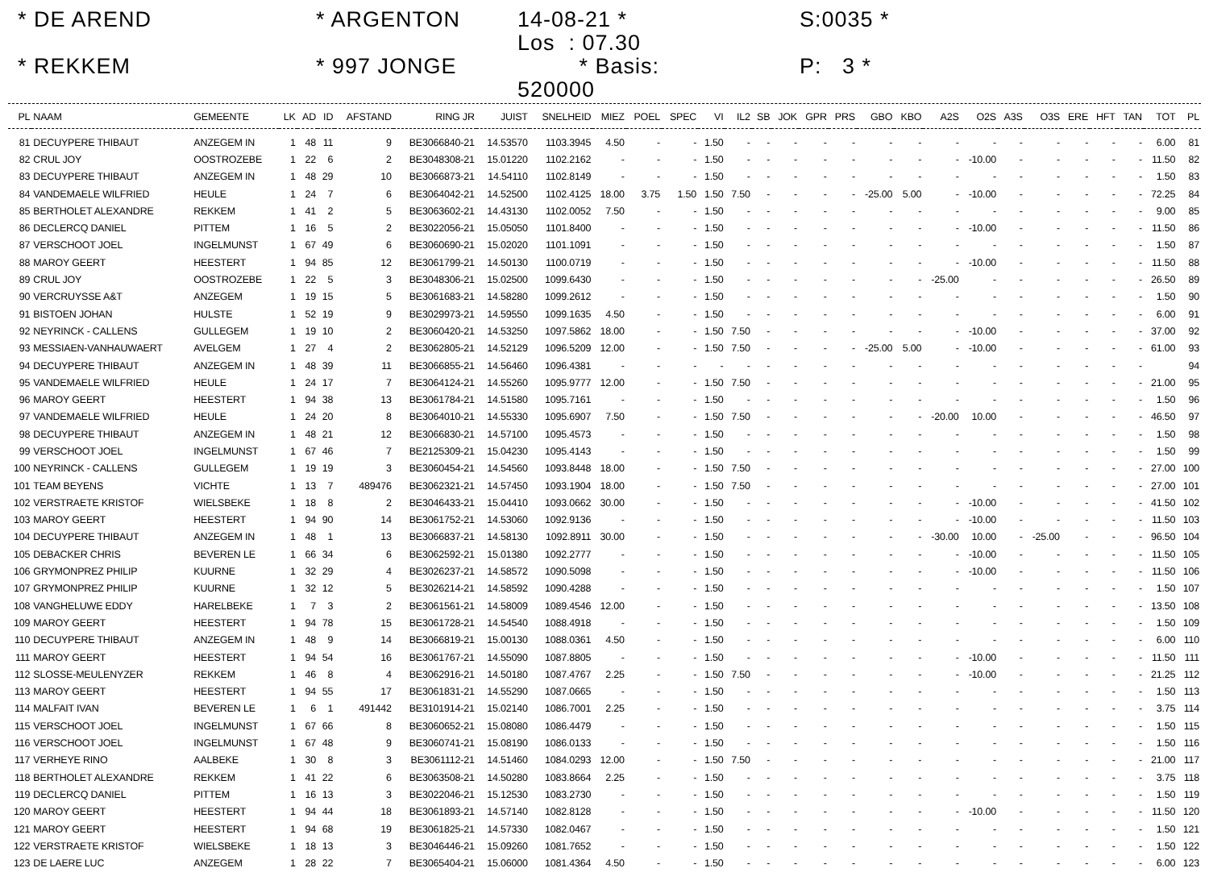* DE AREND
* ARGENTON
14-08-21 * Los : 07.30
S:0035 *
* REKKEM
* 997 JONGE
* Basis: 520000
P: 3 *
| PL | NAAM | GEMEENTE | LK | AD | ID | AFSTAND | RING JR | JUIST | SNELHEID | MIEZ | POEL | SPEC | VI | IL2 | SB | JOK | GPR | PRS | GBO | KBO | A2S | O2S | A3S | O3S | ERE | HFT | TAN | TOT | PL |
| --- | --- | --- | --- | --- | --- | --- | --- | --- | --- | --- | --- | --- | --- | --- | --- | --- | --- | --- | --- | --- | --- | --- | --- | --- | --- | --- | --- | --- | --- |
| 81 | DECUYPERE THIBAUT | ANZEGEM IN | 1 | 48 | 11 | 9 | BE3066840-21 | 14.53570 | 1103.3945 | 4.50 | - | - | 1.50 | - | - | - | - | - | - | - | - | - | - | - | - | - | - | 6.00 | 81 |
| 82 | CRUL JOY | OOSTROZEBE | 1 | 22 | 6 | 2 | BE3048308-21 | 15.01220 | 1102.2162 | - | - | - | 1.50 | - | - | - | - | - | - | - | - | -10.00 | - | - | - | - | - | 11.50 | 82 |
| 83 | DECUYPERE THIBAUT | ANZEGEM IN | 1 | 48 | 29 | 10 | BE3066873-21 | 14.54110 | 1102.8149 | - | - | - | 1.50 | - | - | - | - | - | - | - | - | - | - | - | - | - | - | 1.50 | 83 |
| 84 | VANDEMAELE WILFRIED | HEULE | 1 | 24 | 7 | 6 | BE3064042-21 | 14.52500 | 1102.4125 | 18.00 | 3.75 | 1.50 | 1.50 | 7.50 | - | - | - | - | -25.00 | 5.00 | - | -10.00 | - | - | - | - | - | 72.25 | 84 |
| 85 | BERTHOLET ALEXANDRE | REKKEM | 1 | 41 | 2 | 5 | BE3063602-21 | 14.43130 | 1102.0052 | 7.50 | - | - | 1.50 | - | - | - | - | - | - | - | - | - | - | - | - | - | - | 9.00 | 85 |
| 86 | DECLERCQ DANIEL | PITTEM | 1 | 16 | 5 | 2 | BE3022056-21 | 15.05050 | 1101.8400 | - | - | - | 1.50 | - | - | - | - | - | - | - | - | -10.00 | - | - | - | - | - | 11.50 | 86 |
| 87 | VERSCHOOT JOEL | INGELMUNST | 1 | 67 | 49 | 6 | BE3060690-21 | 15.02020 | 1101.1091 | - | - | - | 1.50 | - | - | - | - | - | - | - | - | - | - | - | - | - | - | 1.50 | 87 |
| 88 | MAROY GEERT | HEESTERT | 1 | 94 | 85 | 12 | BE3061799-21 | 14.50130 | 1100.0719 | - | - | - | 1.50 | - | - | - | - | - | - | - | - | -10.00 | - | - | - | - | - | 11.50 | 88 |
| 89 | CRUL JOY | OOSTROZEBE | 1 | 22 | 5 | 3 | BE3048306-21 | 15.02500 | 1099.6430 | - | - | - | 1.50 | - | - | - | - | - | - | - | -25.00 | - | - | - | - | - | - | 26.50 | 89 |
| 90 | VERCRUYSSE A&T | ANZEGEM | 1 | 19 | 15 | 5 | BE3061683-21 | 14.58280 | 1099.2612 | - | - | - | 1.50 | - | - | - | - | - | - | - | - | - | - | - | - | - | - | 1.50 | 90 |
| 91 | BISTOEN JOHAN | HULSTE | 1 | 52 | 19 | 9 | BE3029973-21 | 14.59550 | 1099.1635 | 4.50 | - | - | 1.50 | - | - | - | - | - | - | - | - | - | - | - | - | - | - | 6.00 | 91 |
| 92 | NEYRINCK - CALLENS | GULLEGEM | 1 | 19 | 10 | 2 | BE3060420-21 | 14.53250 | 1097.5862 | 18.00 | - | - | 1.50 | 7.50 | - | - | - | - | - | - | - | -10.00 | - | - | - | - | - | 37.00 | 92 |
| 93 | MESSIAEN-VANHAUWAERT | AVELGEM | 1 | 27 | 4 | 2 | BE3062805-21 | 14.52129 | 1096.5209 | 12.00 | - | - | 1.50 | 7.50 | - | - | - | - | -25.00 | 5.00 | - | -10.00 | - | - | - | - | - | 61.00 | 93 |
| 94 | DECUYPERE THIBAUT | ANZEGEM IN | 1 | 48 | 39 | 11 | BE3066855-21 | 14.56460 | 1096.4381 | - | - | - | - | - | - | - | - | - | - | - | - | - | - | - | - | - | - | | 94 |
| 95 | VANDEMAELE WILFRIED | HEULE | 1 | 24 | 17 | 7 | BE3064124-21 | 14.55260 | 1095.9777 | 12.00 | - | - | 1.50 | 7.50 | - | - | - | - | - | - | - | - | - | - | - | - | - | 21.00 | 95 |
| 96 | MAROY GEERT | HEESTERT | 1 | 94 | 38 | 13 | BE3061784-21 | 14.51580 | 1095.7161 | - | - | - | 1.50 | - | - | - | - | - | - | - | - | - | - | - | - | - | - | 1.50 | 96 |
| 97 | VANDEMAELE WILFRIED | HEULE | 1 | 24 | 20 | 8 | BE3064010-21 | 14.55330 | 1095.6907 | 7.50 | - | - | 1.50 | 7.50 | - | - | - | - | - | - | -20.00 | 10.00 | - | - | - | - | - | 46.50 | 97 |
| 98 | DECUYPERE THIBAUT | ANZEGEM IN | 1 | 48 | 21 | 12 | BE3066830-21 | 14.57100 | 1095.4573 | - | - | - | 1.50 | - | - | - | - | - | - | - | - | - | - | - | - | - | - | 1.50 | 98 |
| 99 | VERSCHOOT JOEL | INGELMUNST | 1 | 67 | 46 | 7 | BE2125309-21 | 15.04230 | 1095.4143 | - | - | - | 1.50 | - | - | - | - | - | - | - | - | - | - | - | - | - | - | 1.50 | 99 |
| 100 | NEYRINCK - CALLENS | GULLEGEM | 1 | 19 | 19 | 3 | BE3060454-21 | 14.54560 | 1093.8448 | 18.00 | - | - | 1.50 | 7.50 | - | - | - | - | - | - | - | - | - | - | - | - | - | 27.00 | 100 |
| 101 | TEAM BEYENS | VICHTE | 1 | 13 | 7 | 489476 | BE3062321-21 | 14.57450 | 1093.1904 | 18.00 | - | - | 1.50 | 7.50 | - | - | - | - | - | - | - | - | - | - | - | - | - | 27.00 | 101 |
| 102 | VERSTRAETE KRISTOF | WIELSBEKE | 1 | 18 | 8 | 2 | BE3046433-21 | 15.04410 | 1093.0662 | 30.00 | - | - | 1.50 | - | - | - | - | - | - | - | - | -10.00 | - | - | - | - | - | 41.50 | 102 |
| 103 | MAROY GEERT | HEESTERT | 1 | 94 | 90 | 14 | BE3061752-21 | 14.53060 | 1092.9136 | - | - | - | 1.50 | - | - | - | - | - | - | - | - | -10.00 | - | - | - | - | - | 11.50 | 103 |
| 104 | DECUYPERE THIBAUT | ANZEGEM IN | 1 | 48 | 1 | 13 | BE3066837-21 | 14.58130 | 1092.8911 | 30.00 | - | - | 1.50 | - | - | - | - | - | - | - | -30.00 | 10.00 | - | -25.00 | - | - | - | 96.50 | 104 |
| 105 | DEBACKER CHRIS | BEVEREN LE | 1 | 66 | 34 | 6 | BE3062592-21 | 15.01380 | 1092.2777 | - | - | - | 1.50 | - | - | - | - | - | - | - | - | -10.00 | - | - | - | - | - | 11.50 | 105 |
| 106 | GRYMONPREZ PHILIP | KUURNE | 1 | 32 | 29 | 4 | BE3026237-21 | 14.58572 | 1090.5098 | - | - | - | 1.50 | - | - | - | - | - | - | - | - | -10.00 | - | - | - | - | - | 11.50 | 106 |
| 107 | GRYMONPREZ PHILIP | KUURNE | 1 | 32 | 12 | 5 | BE3026214-21 | 14.58592 | 1090.4288 | - | - | - | 1.50 | - | - | - | - | - | - | - | - | - | - | - | - | - | - | 1.50 | 107 |
| 108 | VANGHELUWE EDDY | HARELBEKE | 1 | 7 | 3 | 2 | BE3061561-21 | 14.58009 | 1089.4546 | 12.00 | - | - | 1.50 | - | - | - | - | - | - | - | - | - | - | - | - | - | - | 13.50 | 108 |
| 109 | MAROY GEERT | HEESTERT | 1 | 94 | 78 | 15 | BE3061728-21 | 14.54540 | 1088.4918 | - | - | - | 1.50 | - | - | - | - | - | - | - | - | - | - | - | - | - | - | 1.50 | 109 |
| 110 | DECUYPERE THIBAUT | ANZEGEM IN | 1 | 48 | 9 | 14 | BE3066819-21 | 15.00130 | 1088.0361 | 4.50 | - | - | 1.50 | - | - | - | - | - | - | - | - | - | - | - | - | - | - | 6.00 | 110 |
| 111 | MAROY GEERT | HEESTERT | 1 | 94 | 54 | 16 | BE3061767-21 | 14.55090 | 1087.8805 | - | - | - | 1.50 | - | - | - | - | - | - | - | - | -10.00 | - | - | - | - | - | 11.50 | 111 |
| 112 | SLOSSE-MEULENYZER | REKKEM | 1 | 46 | 8 | 4 | BE3062916-21 | 14.50180 | 1087.4767 | 2.25 | - | - | 1.50 | 7.50 | - | - | - | - | - | - | - | -10.00 | - | - | - | - | - | 21.25 | 112 |
| 113 | MAROY GEERT | HEESTERT | 1 | 94 | 55 | 17 | BE3061831-21 | 14.55290 | 1087.0665 | - | - | - | 1.50 | - | - | - | - | - | - | - | - | - | - | - | - | - | - | 1.50 | 113 |
| 114 | MALFAIT IVAN | BEVEREN LE | 1 | 6 | 1 | 491442 | BE3101914-21 | 15.02140 | 1086.7001 | 2.25 | - | - | 1.50 | - | - | - | - | - | - | - | - | - | - | - | - | - | - | 3.75 | 114 |
| 115 | VERSCHOOT JOEL | INGELMUNST | 1 | 67 | 66 | 8 | BE3060652-21 | 15.08080 | 1086.4479 | - | - | - | 1.50 | - | - | - | - | - | - | - | - | - | - | - | - | - | - | 1.50 | 115 |
| 116 | VERSCHOOT JOEL | INGELMUNST | 1 | 67 | 48 | 9 | BE3060741-21 | 15.08190 | 1086.0133 | - | - | - | 1.50 | - | - | - | - | - | - | - | - | - | - | - | - | - | - | 1.50 | 116 |
| 117 | VERHEYE RINO | AALBEKE | 1 | 30 | 8 | 3 | BE3061112-21 | 14.51460 | 1084.0293 | 12.00 | - | - | 1.50 | 7.50 | - | - | - | - | - | - | - | - | - | - | - | - | - | 21.00 | 117 |
| 118 | BERTHOLET ALEXANDRE | REKKEM | 1 | 41 | 22 | 6 | BE3063508-21 | 14.50280 | 1083.8664 | 2.25 | - | - | 1.50 | - | - | - | - | - | - | - | - | - | - | - | - | - | - | 3.75 | 118 |
| 119 | DECLERCQ DANIEL | PITTEM | 1 | 16 | 13 | 3 | BE3022046-21 | 15.12530 | 1083.2730 | - | - | - | 1.50 | - | - | - | - | - | - | - | - | - | - | - | - | - | - | 1.50 | 119 |
| 120 | MAROY GEERT | HEESTERT | 1 | 94 | 44 | 18 | BE3061893-21 | 14.57140 | 1082.8128 | - | - | - | 1.50 | - | - | - | - | - | - | - | - | -10.00 | - | - | - | - | - | 11.50 | 120 |
| 121 | MAROY GEERT | HEESTERT | 1 | 94 | 68 | 19 | BE3061825-21 | 14.57330 | 1082.0467 | - | - | - | 1.50 | - | - | - | - | - | - | - | - | - | - | - | - | - | - | 1.50 | 121 |
| 122 | VERSTRAETE KRISTOF | WIELSBEKE | 1 | 18 | 13 | 3 | BE3046446-21 | 15.09260 | 1081.7652 | - | - | - | 1.50 | - | - | - | - | - | - | - | - | - | - | - | - | - | - | 1.50 | 122 |
| 123 | DE LAERE LUC | ANZEGEM | 1 | 28 | 22 | 7 | BE3065404-21 | 15.06000 | 1081.4364 | 4.50 | - | - | 1.50 | - | - | - | - | - | - | - | - | - | - | - | - | - | - | 6.00 | 123 |